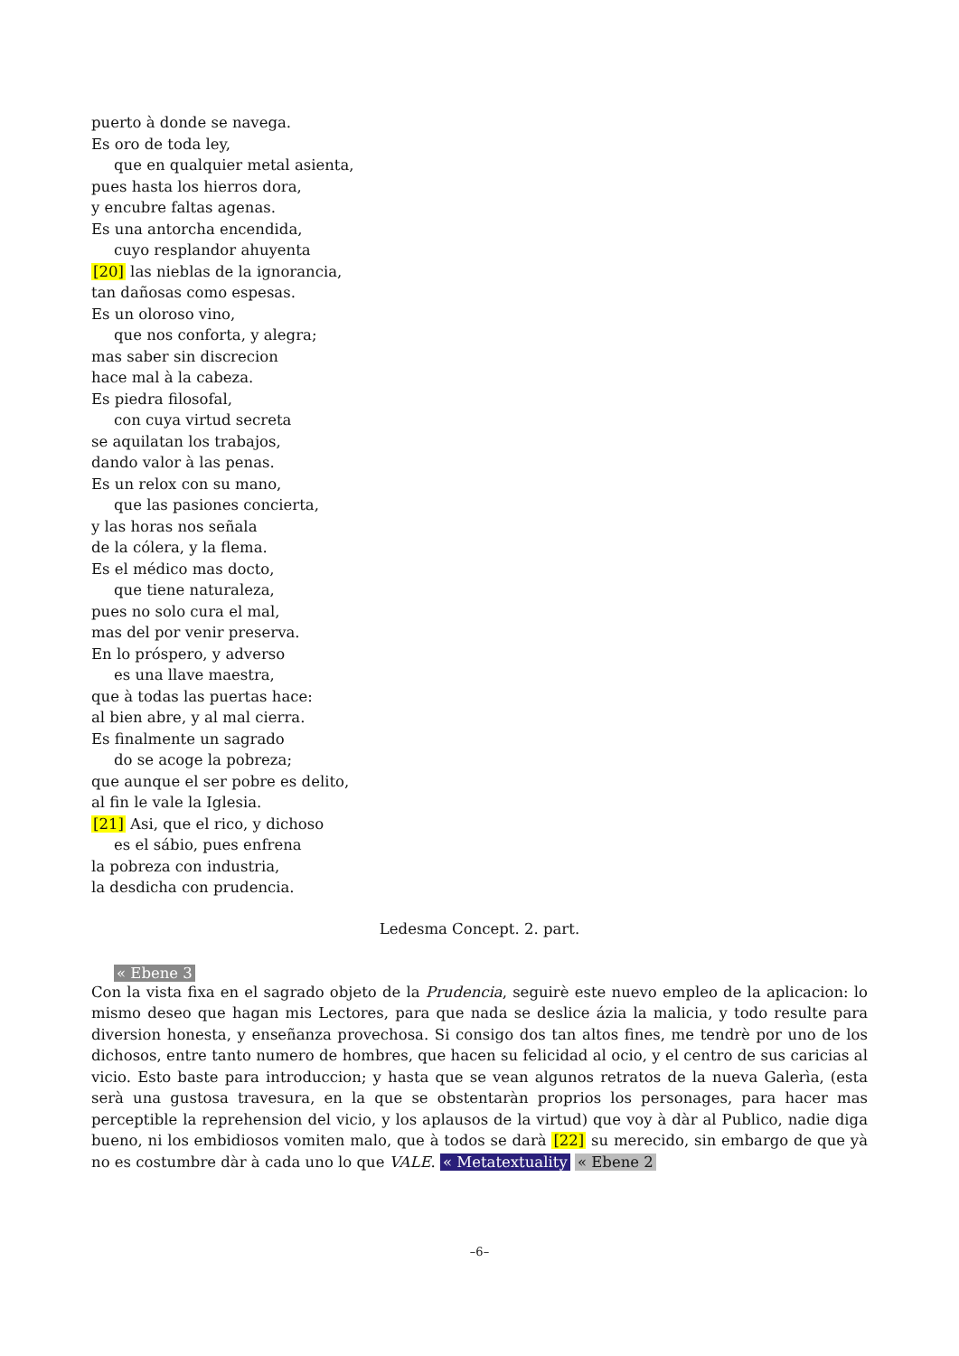puerto à donde se navega.
Es oro de toda ley,
que en qualquier metal asienta,
pues hasta los hierros dora,
y encubre faltas agenas.
Es una antorcha encendida,
cuyo resplandor ahuyenta
[20] las nieblas de la ignorancia,
tan dañosas como espesas.
Es un oloroso vino,
que nos conforta, y alegra;
mas saber sin discrecion
hace mal à la cabeza.
Es piedra filosofal,
con cuya virtud secreta
se aquilatan los trabajos,
dando valor à las penas.
Es un relox con su mano,
que las pasiones concierta,
y las horas nos señala
de la cólera, y la flema.
Es el médico mas docto,
que tiene naturaleza,
pues no solo cura el mal,
mas del por venir preserva.
En lo próspero, y adverso
es una llave maestra,
que à todas las puertas hace:
al bien abre, y al mal cierra.
Es finalmente un sagrado
do se acoge la pobreza;
que aunque el ser pobre es delito,
al fin le vale la Iglesia.
[21] Asi, que el rico, y dichoso
es el sábio, pues enfrena
la pobreza con industria,
la desdicha con prudencia.
Ledesma Concept. 2. part.
« Ebene 3
Con la vista fixa en el sagrado objeto de la Prudencia, seguirè este nuevo empleo de la aplicacion: lo mismo deseo que hagan mis Lectores, para que nada se deslice ázia la malicia, y todo resulte para diversion honesta, y enseñanza provechosa. Si consigo dos tan altos fines, me tendrè por uno de los dichosos, entre tanto numero de hombres, que hacen su felicidad al ocio, y el centro de sus caricias al vicio. Esto baste para introduccion; y hasta que se vean algunos retratos de la nueva Galerìa, (esta serà una gustosa travesura, en la que se obstentaràn proprios los personages, para hacer mas perceptible la reprehension del vicio, y los aplausos de la virtud) que voy à dàr al Publico, nadie diga bueno, ni los embidiosos vomiten malo, que à todos se darà [22] su merecido, sin embargo de que yà no es costumbre dàr à cada uno lo que VALE. « Metatextuality « Ebene 2
–6–